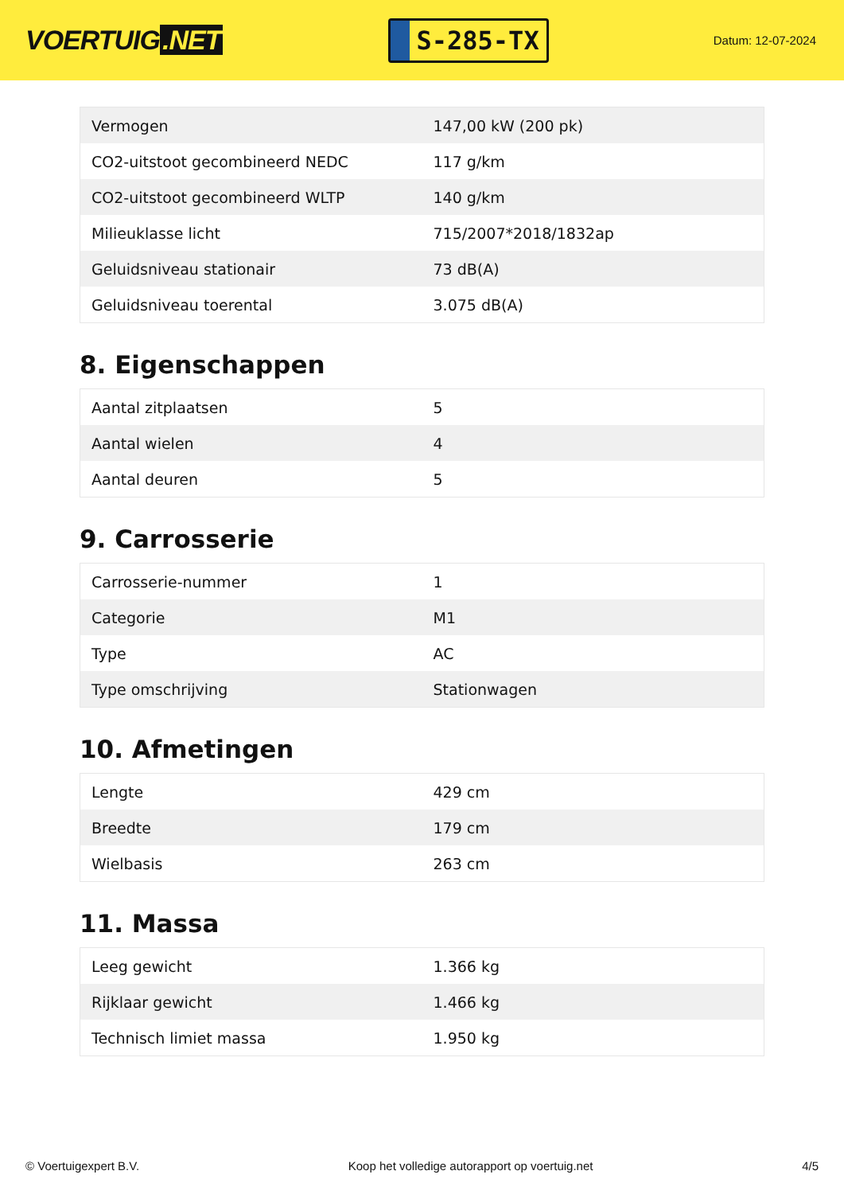VOERTUIG.NET
S-285-TX
Datum: 12-07-2024
| Vermogen | 147,00 kW (200 pk) |
| CO2-uitstoot gecombineerd NEDC | 117 g/km |
| CO2-uitstoot gecombineerd WLTP | 140 g/km |
| Milieuklasse licht | 715/2007*2018/1832ap |
| Geluidsniveau stationair | 73 dB(A) |
| Geluidsniveau toerental | 3.075 dB(A) |
8. Eigenschappen
| Aantal zitplaatsen | 5 |
| Aantal wielen | 4 |
| Aantal deuren | 5 |
9. Carrosserie
| Carrosserie-nummer | 1 |
| Categorie | M1 |
| Type | AC |
| Type omschrijving | Stationwagen |
10. Afmetingen
| Lengte | 429 cm |
| Breedte | 179 cm |
| Wielbasis | 263 cm |
11. Massa
| Leeg gewicht | 1.366 kg |
| Rijklaar gewicht | 1.466 kg |
| Technisch limiet massa | 1.950 kg |
© Voertuigexpert B.V. Koop het volledige autorapport op voertuig.net 4/5